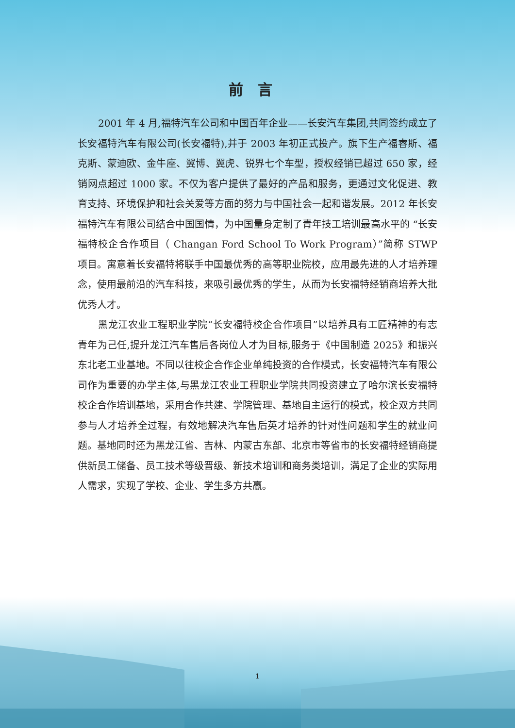前言
2001 年 4 月,福特汽车公司和中国百年企业——长安汽车集团,共同签约成立了长安福特汽车有限公司(长安福特),并于 2003 年初正式投产。旗下生产福睿斯、福克斯、蒙迪欧、金牛座、翼博、翼虎、锐界七个车型，授权经销已超过 650 家，经销网点超过 1000 家。不仅为客户提供了最好的产品和服务，更通过文化促进、教育支持、环境保护和社会关爱等方面的努力与中国社会一起和谐发展。2012 年长安福特汽车有限公司结合中国国情，为中国量身定制了青年技工培训最高水平的 “长安福特校企合作项目（ Changan Ford School To Work Program）”简称 STWP 项目。寓意着长安福特将联手中国最优秀的高等职业院校，应用最先进的人才培养理念，使用最前沿的汽车科技，来吸引最优秀的学生，从而为长安福特经销商培养大批优秀人才。
黑龙江农业工程职业学院“长安福特校企合作项目”以培养具有工匠精神的有志青年为己任,提升龙江汽车售后各岗位人才为目标,服务于《中国制造 2025》和振兴东北老工业基地。不同以往校企合作企业单纯投资的合作模式，长安福特汽车有限公司作为重要的办学主体,与黑龙江农业工程职业学院共同投资建立了哈尔滨长安福特校企合作培训基地，采用合作共建、学院管理、基地自主运行的模式，校企双方共同参与人才培养全过程，有效地解决汽车售后英才培养的针对性问题和学生的就业问题。基地同时还为黑龙江省、吉林、内蒙古东部、北京市等省市的长安福特经销商提供新员工储备、员工技术等级晋级、新技术培训和商务类培训，满足了企业的实际用人需求，实现了学校、企业、学生多方共赢。
1